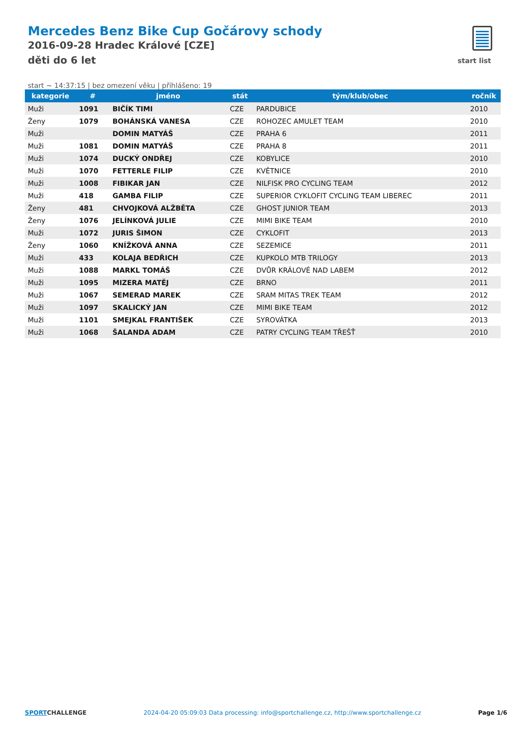Mercedes Benz Bike Cup Gočárovy schody
2016-09-28 Hradec Králové [CZE]
děti do 6 let
start list
start ~ 14:37:15 | bez omezení věku | přihlášeno: 19
| kategorie | # | jméno | stát | tým/klub/obec | ročník |
| --- | --- | --- | --- | --- | --- |
| Muži | 1091 | BIČÍK TIMI | CZE | PARDUBICE | 2010 |
| Ženy | 1079 | BOHÁNSKÁ VANESA | CZE | ROHOZEC AMULET TEAM | 2010 |
| Muži | | DOMIN MATYÁŠ | CZE | PRAHA 6 | 2011 |
| Muži | 1081 | DOMIN MATYÁŠ | CZE | PRAHA 8 | 2011 |
| Muži | 1074 | DUCKÝ ONDŘEJ | CZE | KOBYLICE | 2010 |
| Muži | 1070 | FETTERLE FILIP | CZE | KVĚTNICE | 2010 |
| Muži | 1008 | FIBIKAR JAN | CZE | NILFISK PRO CYCLING TEAM | 2012 |
| Muži | 418 | GAMBA FILIP | CZE | SUPERIOR CYKLOFIT CYCLING TEAM LIBEREC | 2011 |
| Ženy | 481 | CHVOJKOVÁ ALŽBĚTA | CZE | GHOST JUNIOR TEAM | 2013 |
| Ženy | 1076 | JELÍNKOVÁ JULIE | CZE | MIMI BIKE TEAM | 2010 |
| Muži | 1072 | JURIS ŠIMON | CZE | CYKLOFIT | 2013 |
| Ženy | 1060 | KNÍŽKOVÁ ANNA | CZE | SEZEMICE | 2011 |
| Muži | 433 | KOLAJA BEDŘICH | CZE | KUPKOLO MTB TRILOGY | 2013 |
| Muži | 1088 | MARKL TOMÁŠ | CZE | DVŮR KRÁLOVÉ NAD LABEM | 2012 |
| Muži | 1095 | MIZERA MATĚJ | CZE | BRNO | 2011 |
| Muži | 1067 | SEMERAD MAREK | CZE | SRAM MITAS TREK TEAM | 2012 |
| Muži | 1097 | SKALICKÝ JAN | CZE | MIMI BIKE TEAM | 2012 |
| Muži | 1101 | SMEJKAL FRANTIŠEK | CZE | SYROVÁTKA | 2013 |
| Muži | 1068 | ŠALANDA ADAM | CZE | PATRY CYCLING TEAM TŘEŠŤ | 2010 |
SPORTCHALLENGE 2024-04-20 05:09:03 Data processing: info@sportchallenge.cz, http://www.sportchallenge.cz
Page 1/6